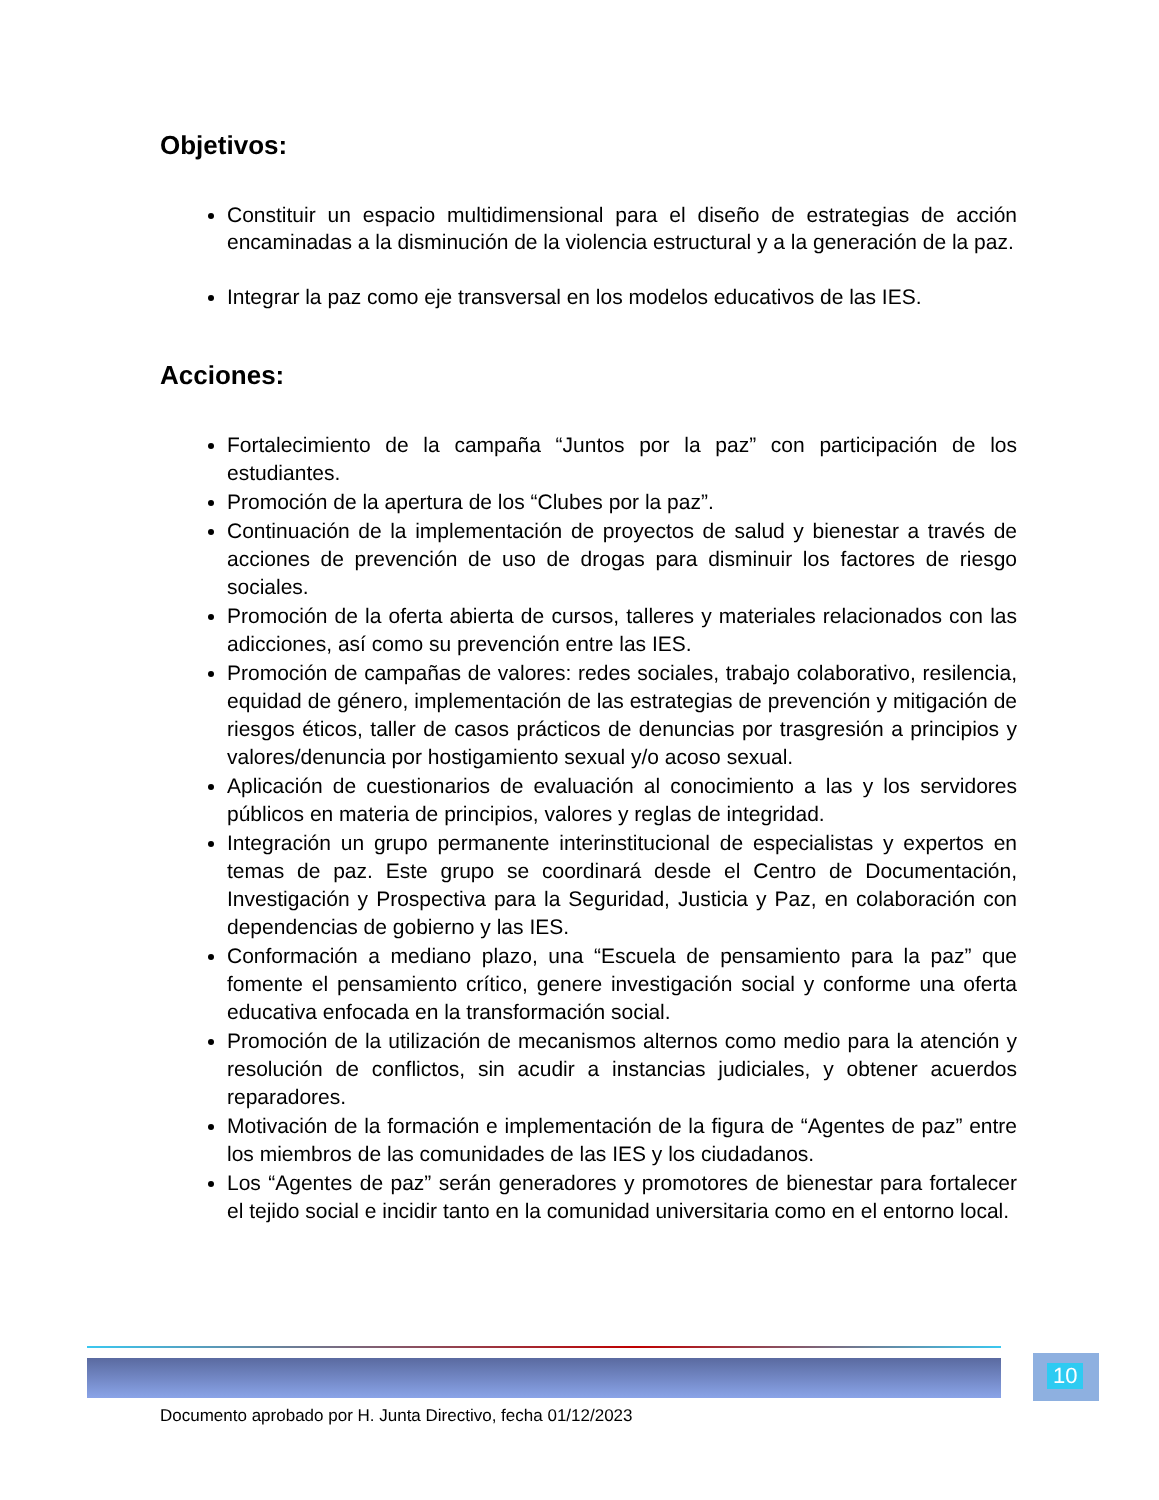Objetivos:
Constituir un espacio multidimensional para el diseño de estrategias de acción encaminadas a la disminución de la violencia estructural y a la generación de la paz.
Integrar la paz como eje transversal en los modelos educativos de las IES.
Acciones:
Fortalecimiento de la campaña “Juntos por la paz” con participación de los estudiantes.
Promoción de la apertura de los “Clubes por la paz”.
Continuación de la implementación de proyectos de salud y bienestar a través de acciones de prevención de uso de drogas para disminuir los factores de riesgo sociales.
Promoción de la oferta abierta de cursos, talleres y materiales relacionados con las adicciones, así como su prevención entre las IES.
Promoción de campañas de valores: redes sociales, trabajo colaborativo, resilencia, equidad de género, implementación de las estrategias de prevención y mitigación de riesgos éticos, taller de casos prácticos de denuncias por trasgresión a principios y valores/denuncia por hostigamiento sexual y/o acoso sexual.
Aplicación de cuestionarios de evaluación al conocimiento a las y los servidores públicos en materia de principios, valores y reglas de integridad.
Integración un grupo permanente interinstitucional de especialistas y expertos en temas de paz. Este grupo se coordinará desde el Centro de Documentación, Investigación y Prospectiva para la Seguridad, Justicia y Paz, en colaboración con dependencias de gobierno y las IES.
Conformación a mediano plazo, una “Escuela de pensamiento para la paz” que fomente el pensamiento crítico, genere investigación social y conforme una oferta educativa enfocada en la transformación social.
Promoción de la utilización de mecanismos alternos como medio para la atención y resolución de conflictos, sin acudir a instancias judiciales, y obtener acuerdos reparadores.
Motivación de la formación e implementación de la figura de “Agentes de paz” entre los miembros de las comunidades de las IES y los ciudadanos.
Los “Agentes de paz” serán generadores y promotores de bienestar para fortalecer el tejido social e incidir tanto en la comunidad universitaria como en el entorno local.
10
Documento aprobado por H. Junta Directivo, fecha 01/12/2023